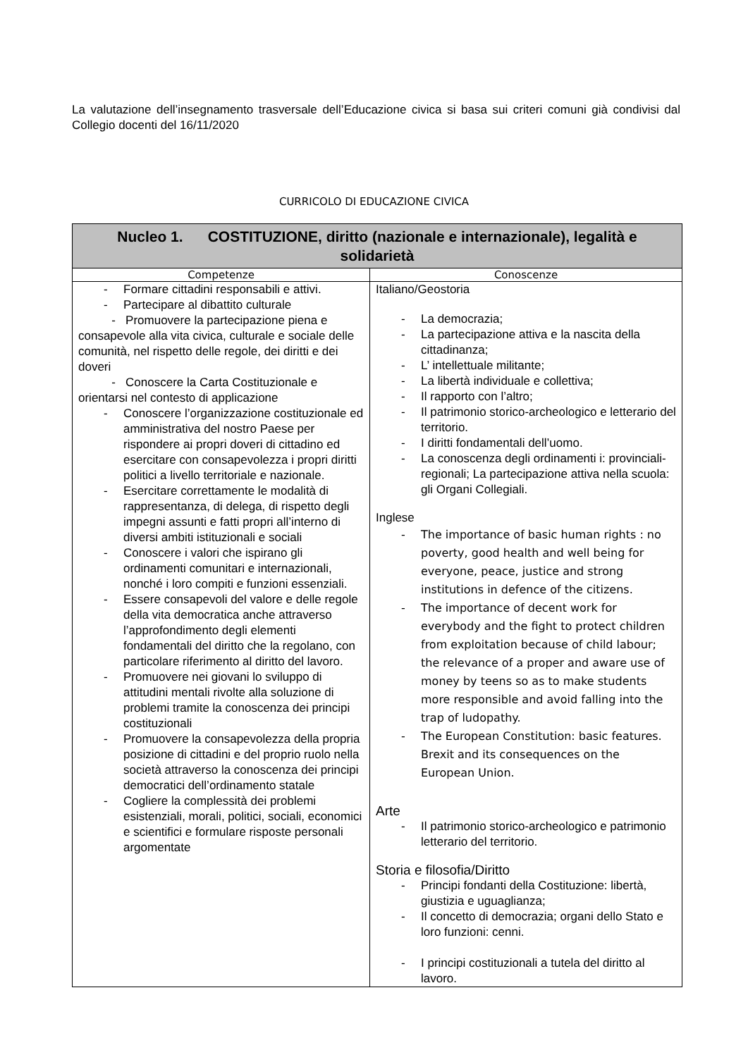La valutazione dell’insegnamento trasversale dell’Educazione civica si basa sui criteri comuni già condivisi dal Collegio docenti del 16/11/2020
CURRICOLO DI EDUCAZIONE CIVICA
| Nucleo 1. COSTITUZIONE, diritto (nazionale e internazionale), legalità e solidarietà | |
| --- | --- |
| Competenze | Conoscenze |
| - Formare cittadini responsabili e attivi. - Partecipare al dibattito culturale - Promuovere la partecipazione piena e consapevole alla vita civica, culturale e sociale delle comunità, nel rispetto delle regole, dei diritti e dei doveri - Conoscere la Carta Costituzionale e orientarsi nel contesto di applicazione - Conoscere l’organizzazione costituzionale ed amministrativa del nostro Paese per rispondere ai propri doveri di cittadino ed esercitare con consapevolezza i propri diritti politici a livello territoriale e nazionale. - Esercitare correttamente le modalità di rappresentanza, di delega, di rispetto degli impegni assunti e fatti propri all’interno di diversi ambiti istituzionali e sociali - Conoscere i valori che ispirano gli ordinamenti comunitari e internazionali, nonché i loro compiti e funzioni essenziali. - Essere consapevoli del valore e delle regole della vita democratica anche attraverso l’approfondimento degli elementi fondamentali del diritto che la regolano, con particolare riferimento al diritto del lavoro. - Promuovere nei giovani lo sviluppo di attitudini mentali rivolte alla soluzione di problemi tramite la conoscenza dei principi costituzionali - Promuovere la consapevolezza della propria posizione di cittadini e del proprio ruolo nella società attraverso la conoscenza dei principi democratici dell’ordinamento statale - Cogliere la complessità dei problemi esistenziali, morali, politici, sociali, economici e scientifici e formulare risposte personali argomentate | Italiano/Geostoria - La democrazia; - La partecipazione attiva e la nascita della cittadinanza; - L’ intellettuale militante; - La libertà individuale e collettiva; - Il rapporto con l’altro; - Il patrimonio storico-archeologico e letterario del territorio. - I diritti fondamentali dell’uomo. - La conoscenza degli ordinamenti i: provinciali-regionali; La partecipazione attiva nella scuola: gli Organi Collegiali. Inglese - The importance of basic human rights : no poverty, good health and well being for everyone, peace, justice and strong institutions in defence of the citizens. - The importance of decent work for everybody and the fight to protect children from exploitation because of child labour; the relevance of a proper and aware use of money by teens so as to make students more responsible and avoid falling into the trap of ludopathy. - The European Constitution: basic features. Brexit and its consequences on the European Union. Arte - Il patrimonio storico-archeologico e patrimonio letterario del territorio. Storia e filosofia/Diritto - Principi fondanti della Costituzione: libertà, giustizia e uguaglianza; - Il concetto di democrazia; organi dello Stato e loro funzioni: cenni. - I principi costituzionali a tutela del diritto al lavoro. |